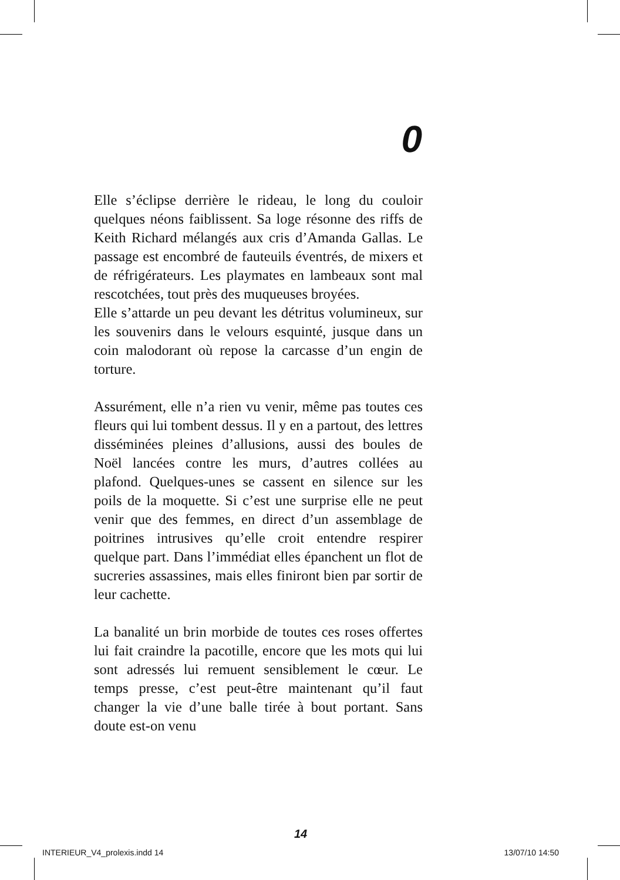0
Elle s’éclipse derrière le rideau, le long du couloir quelques néons faiblissent. Sa loge résonne des riffs de Keith Richard mélangés aux cris d’Amanda Gallas. Le passage est encombré de fauteuils éventrés, de mixers et de réfrigérateurs. Les playmates en lambeaux sont mal rescotchées, tout près des muqueuses broyées.
Elle s’attarde un peu devant les détritus volumineux, sur les souvenirs dans le velours esquinté, jusque dans un coin malodorant où repose la carcasse d’un engin de torture.
Assurément, elle n’a rien vu venir, même pas toutes ces fleurs qui lui tombent dessus. Il y en a partout, des lettres disséminées pleines d’allusions, aussi des boules de Noël lancées contre les murs, d’autres collées au plafond. Quelques-unes se cassent en silence sur les poils de la moquette. Si c’est une surprise elle ne peut venir que des femmes, en direct d’un assemblage de poitrines intrusives qu’elle croit entendre respirer quelque part. Dans l’immédiat elles épanchent un flot de sucreries assassines, mais elles finiront bien par sortir de leur cachette.
La banalité un brin morbide de toutes ces roses offertes lui fait craindre la pacotille, encore que les mots qui lui sont adressés lui remuent sensiblement le cœur. Le temps presse, c’est peut-être maintenant qu’il faut changer la vie d’une balle tirée à bout portant. Sans doute est-on venu
14
INTERIEUR_V4_prolexis.indd 14 13/07/10 14:50